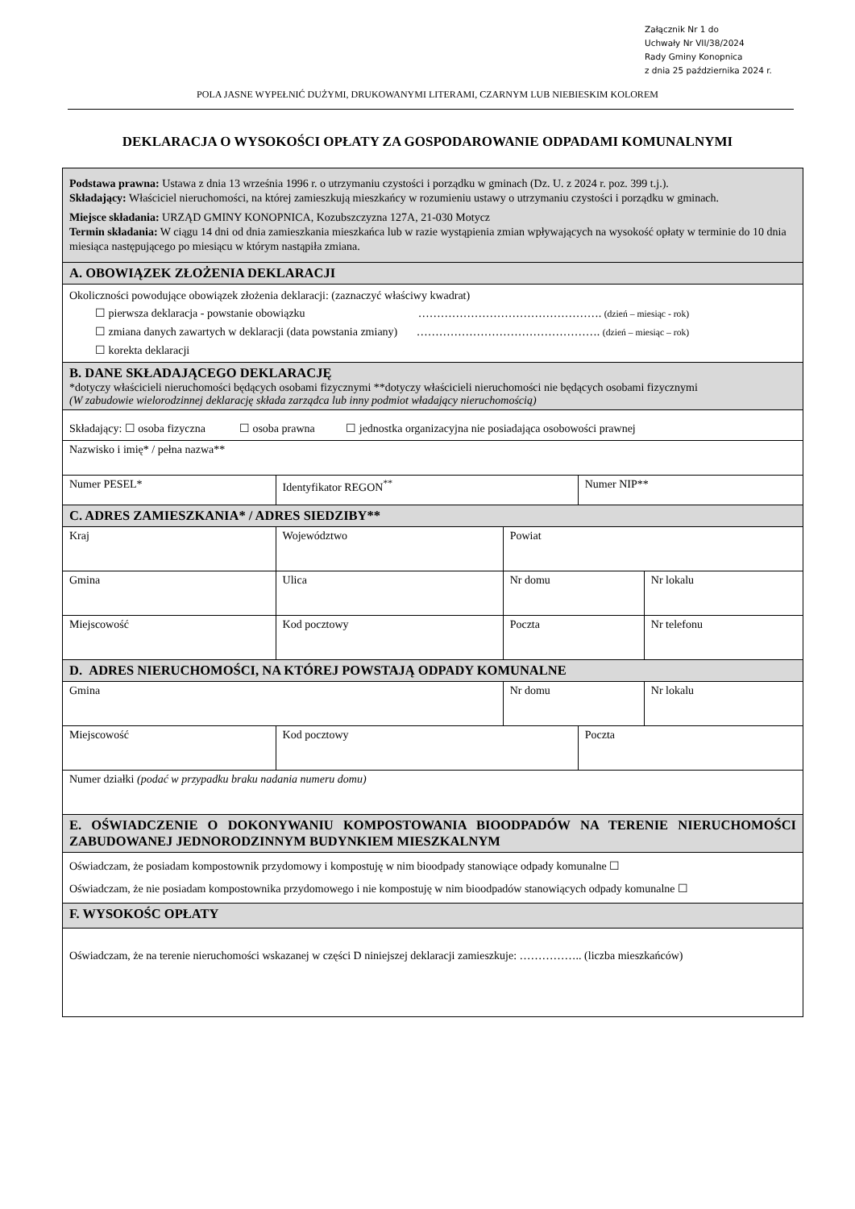Załącznik Nr 1 do
Uchwały Nr VII/38/2024
Rady Gminy Konopnica
z dnia 25 października 2024 r.
POLA JASNE WYPEŁNIĆ DUŻYMI, DRUKOWANYMI LITERAMI, CZARNYM LUB NIEBIESKIM KOLOREM
DEKLARACJA O WYSOKOŚCI OPŁATY ZA GOSPODAROWANIE ODPADAMI KOMUNALNYMI
| Podstawa prawna: Ustawa z dnia 13 września 1996 r. o utrzymaniu czystości i porządku w gminach (Dz. U. z 2024 r. poz. 399 t.j.). Składający: Właściciel nieruchomości, na której zamieszkują mieszkańcy w rozumieniu ustawy o utrzymaniu czystości i porządku w gminach. Miejsce składania: URZĄD GMINY KONOPNICA, Kozubszczyzna 127A, 21-030 Motycz Termin składania: W ciągu 14 dni od dnia zamieszkania mieszkańca lub w razie wystąpienia zmian wpływających na wysokość opłaty w terminie do 10 dnia miesiąca następującego po miesiącu w którym nastąpiła zmiana. | | | | | |
| A. OBOWIĄZEK ZŁOŻENIA DEKLARACJI | | | | | |
| Okoliczności powodujące obowiązek złożenia deklaracji: (zaznaczyć właściwy kwadrat) ☐ pierwsza deklaracja - powstanie obowiązku …………………………………………. (dzień – miesiąc - rok) ☐ zmiana danych zawartych w deklaracji (data powstania zmiany) …………………………………………. (dzień – miesiąc – rok) ☐ korekta deklaracji | | | | | |
| B. DANE SKŁADAJĄCEGO DEKLARACJĘ *dotyczy właścicieli nieruchomości będących osobami fizycznymi **dotyczy właścicieli nieruchomości nie będących osobami fizycznymi (W zabudowie wielorodzinnej deklarację składa zarządca lub inny podmiot władający nieruchomością) | | | | | |
| Składający: ☐ osoba fizyczna ☐ osoba prawna ☐ jednostka organizacyjna nie posiadająca osobowości prawnej | | | | | |
| Nazwisko i imię* / pełna nazwa** | | | | | |
| Numer PESEL* | | Identyfikator REGON<sup>**</sup> | | Numer NIP** | |
| C. ADRES ZAMIESZKANIA* / ADRES SIEDZIBY** | | | | | |
| Kraj | Województwo | | Powiat | | |
| Gmina | Ulica | | Nr domu | | Nr lokalu |
| Miejscowość | | Kod pocztowy | Poczta | | Nr telefonu |
| D. ADRES NIERUCHOMOŚCI, NA KTÓREJ POWSTAJĄ ODPADY KOMUNALNE | | | | | |
| Gmina | | | Nr domu | | Nr lokalu |
| Miejscowość | | Kod pocztowy | | Poczta | |
| Numer działki (podać w przypadku braku nadania numeru domu) | | | | | |
| E. OŚWIADCZENIE O DOKONYWANIU KOMPOSTOWANIA BIOODPADÓW NA TERENIE NIERUCHOMOŚCI ZABUDOWANEJ JEDNORODZINNYM BUDYNKIEM MIESZKALNYM | | | | | |
| Oświadczam, że posiadam kompostownik przydomowy i kompostuję w nim bioodpady stanowiące odpady komunalne ☐ Oświadczam, że nie posiadam kompostownika przydomowego i nie kompostuję w nim bioodpadów stanowiących odpady komunalne ☐ | | | | | |
| F. WYSOKOŚC OPŁATY | | | | | |
| Oświadczam, że na terenie nieruchomości wskazanej w części D niniejszej deklaracji zamieszkuje: …………….. (liczba mieszkańców) | | | | | |